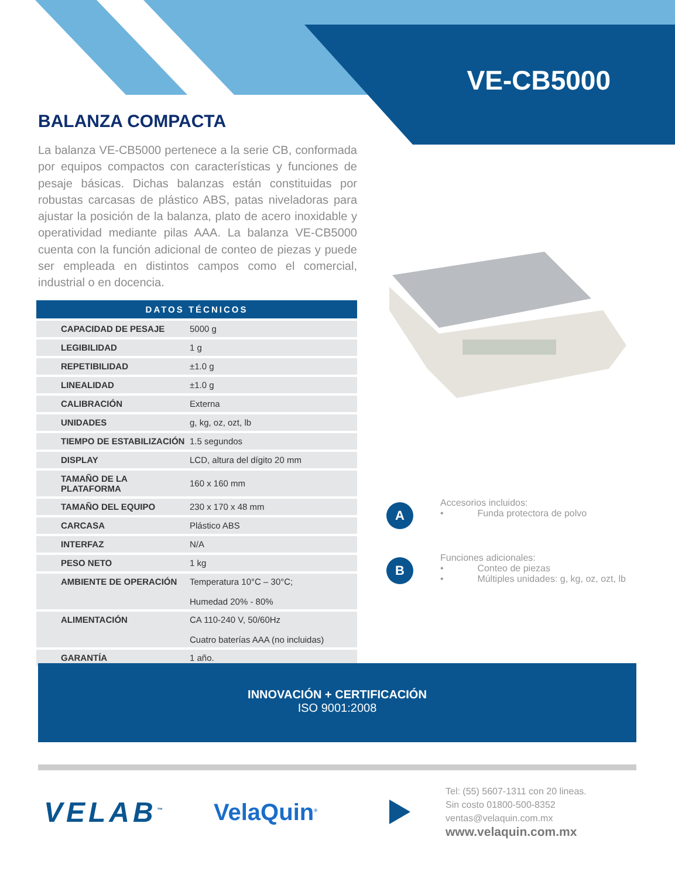VE-CB5000
BALANZA COMPACTA
La balanza VE-CB5000 pertenece a la serie CB, conformada por equipos compactos con características y funciones de pesaje básicas. Dichas balanzas están constituidas por robustas carcasas de plástico ABS, patas niveladoras para ajustar la posición de la balanza, plato de acero inoxidable y operatividad mediante pilas AAA. La balanza VE-CB5000 cuenta con la función adicional de conteo de piezas y puede ser empleada en distintos campos como el comercial, industrial o en docencia.
| DATOS TÉCNICOS | |
| --- | --- |
| CAPACIDAD DE PESAJE | 5000 g |
| LEGIBILIDAD | 1 g |
| REPETIBILIDAD | ±1.0 g |
| LINEALIDAD | ±1.0 g |
| CALIBRACIÓN | Externa |
| UNIDADES | g, kg, oz, ozt, lb |
| TIEMPO DE ESTABILIZACIÓN | 1.5 segundos |
| DISPLAY | LCD, altura del dígito 20 mm |
| TAMAÑO DE LA PLATAFORMA | 160 x 160 mm |
| TAMAÑO DEL EQUIPO | 230 x 170 x 48 mm |
| CARCASA | Plástico ABS |
| INTERFAZ | N/A |
| PESO NETO | 1 kg |
| AMBIENTE DE OPERACIÓN | Temperatura 10°C – 30°C; Humedad 20% - 80% |
| ALIMENTACIÓN | CA 110-240 V, 50/60Hz Cuatro baterías AAA (no incluidas) |
| GARANTÍA | 1 año. |
A
Accesorios incluidos:
• Funda protectora de polvo
B
Funciones adicionales:
• Conteo de piezas
• Múltiples unidades: g, kg, oz, ozt, lb
INNOVACIÓN + CERTIFICACIÓN
ISO 9001:2008
VELAB<sup>™</sup>
VelaQuin<sup>®</sup>
Tel: (55) 5607-1311 con 20 lineas.
Sin costo 01800-500-8352
ventas@velaquin.com.mx
www.velaquin.com.mx